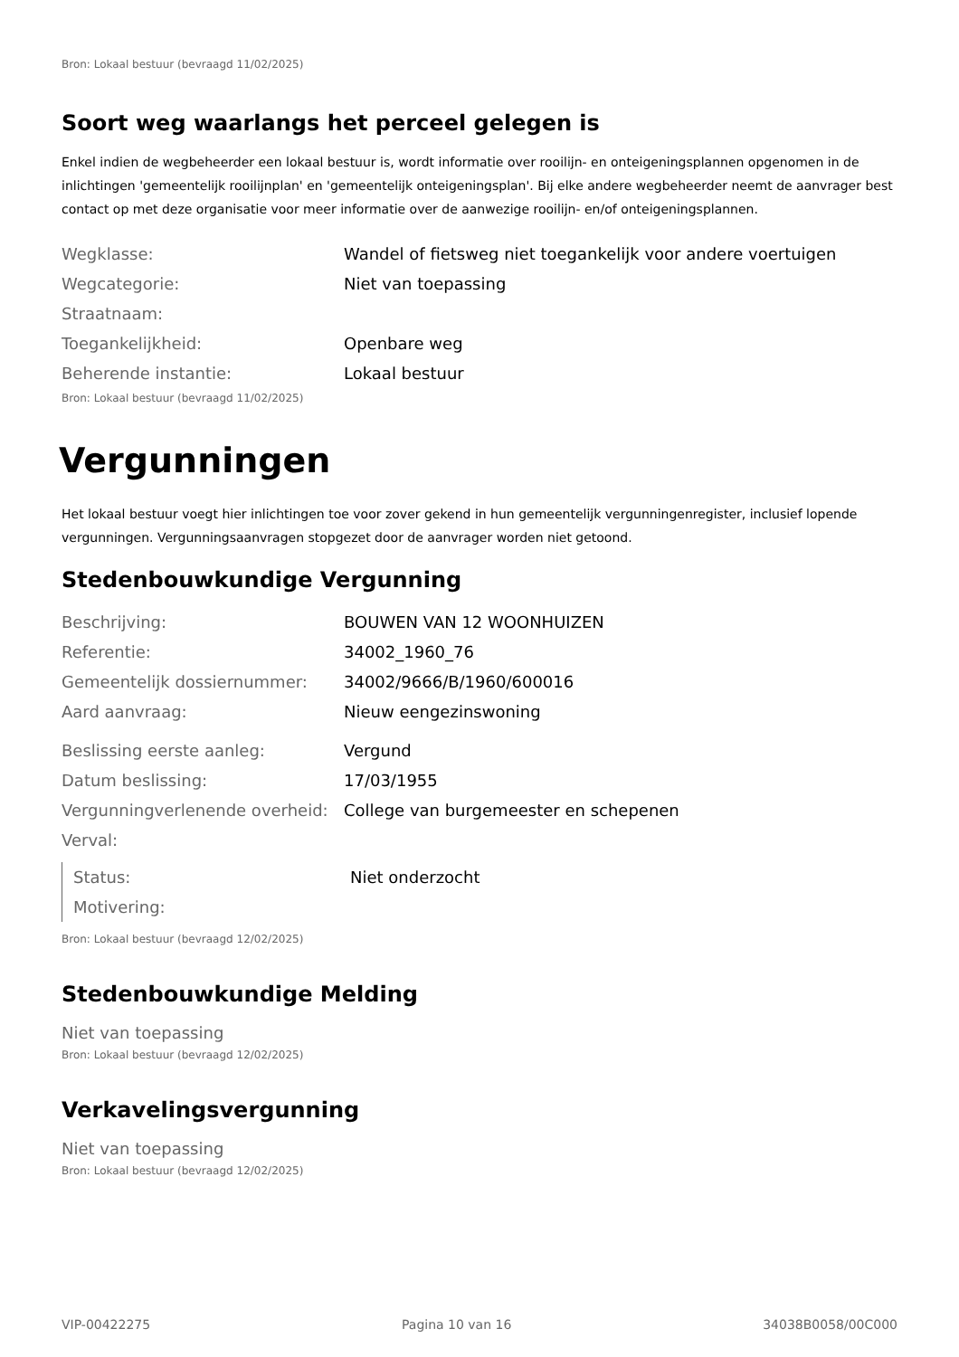Bron: Lokaal bestuur (bevraagd 11/02/2025)
Soort weg waarlangs het perceel gelegen is
Enkel indien de wegbeheerder een lokaal bestuur is, wordt informatie over rooilijn- en onteigeningsplannen opgenomen in de inlichtingen 'gemeentelijk rooilijnplan' en 'gemeentelijk onteigeningsplan'. Bij elke andere wegbeheerder neemt de aanvrager best contact op met deze organisatie voor meer informatie over de aanwezige rooilijn- en/of onteigeningsplannen.
| Wegklasse: | Wandel of fietsweg niet toegankelijk voor andere voertuigen |
| Wegcategorie: | Niet van toepassing |
| Straatnaam: | |
| Toegankelijkheid: | Openbare weg |
| Beherende instantie: | Lokaal bestuur |
Bron: Lokaal bestuur (bevraagd 11/02/2025)
Vergunningen
Het lokaal bestuur voegt hier inlichtingen toe voor zover gekend in hun gemeentelijk vergunningenregister, inclusief lopende vergunningen. Vergunningsaanvragen stopgezet door de aanvrager worden niet getoond.
Stedenbouwkundige Vergunning
| Beschrijving: | BOUWEN VAN 12 WOONHUIZEN |
| Referentie: | 34002_1960_76 |
| Gemeentelijk dossiernummer: | 34002/9666/B/1960/600016 |
| Aard aanvraag: | Nieuw eengezinswoning |
| Beslissing eerste aanleg: | Vergund |
| Datum beslissing: | 17/03/1955 |
| Vergunningverlenende overheid: | College van burgemeester en schepenen |
| Verval: | |
| Status: | Niet onderzocht |
| Motivering: | |
Bron: Lokaal bestuur (bevraagd 12/02/2025)
Stedenbouwkundige Melding
Niet van toepassing
Bron: Lokaal bestuur (bevraagd 12/02/2025)
Verkavelingsvergunning
Niet van toepassing
Bron: Lokaal bestuur (bevraagd 12/02/2025)
VIP-00422275 Pagina 10 van 16 34038B0058/00C000